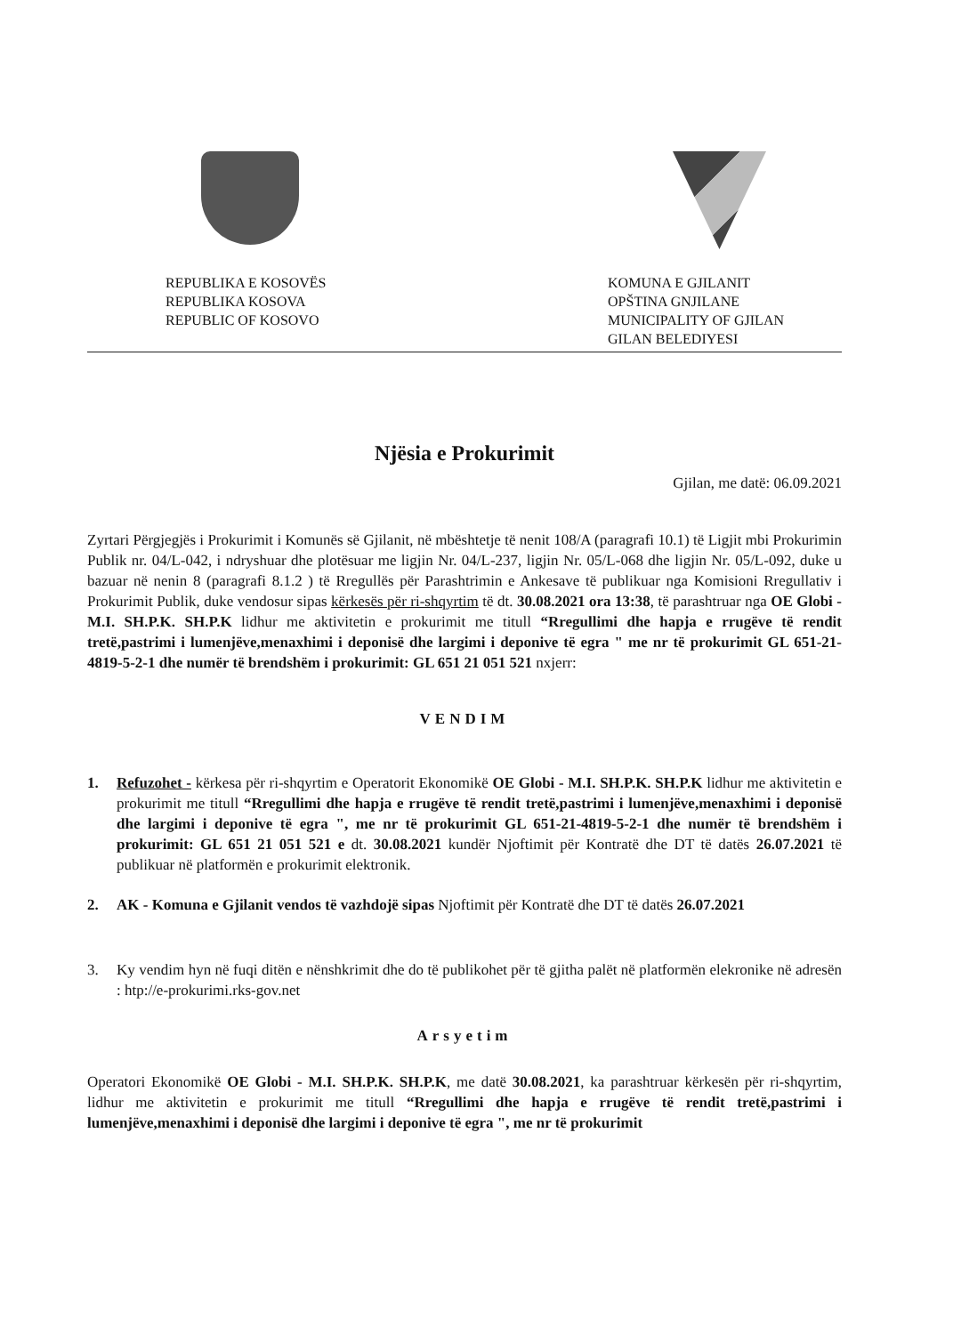REPUBLIKA E KOSOVËS
REPUBLIKA KOSOVA
REPUBLIC OF KOSOVO
KOMUNA E GJILANIT
OPŠTINA GNJILANE
MUNICIPALITY OF GJILAN
GILAN BELEDIYESI
Njësia e Prokurimit
Gjilan, me datë: 06.09.2021
Zyrtari Përgjegjës i Prokurimit i Komunës së Gjilanit, në mbështetje të nenit 108/A (paragrafi 10.1) të Ligjit mbi Prokurimin Publik nr. 04/L-042, i ndryshuar dhe plotësuar me ligjin Nr. 04/L-237, ligjin Nr. 05/L-068 dhe ligjin Nr. 05/L-092, duke u bazuar në nenin 8 (paragrafi 8.1.2 ) të Rregullës për Parashtrimin e Ankesave të publikuar nga Komisioni Rregullativ i Prokurimit Publik, duke vendosur sipas kërkesës për ri-shqyrtim të dt. 30.08.2021 ora 13:38, të parashtruar nga OE Globi - M.I. SH.P.K. SH.P.K lidhur me aktivitetin e prokurimit me titull “Rregullimi dhe hapja e rrugëve të rendit tretë,pastrimi i lumenjëve,menaxhimi i deponisë dhe largimi i deponive të egra " me nr të prokurimit GL 651-21-4819-5-2-1 dhe numër të brendshëm i prokurimit: GL 651 21 051 521 nxjerr:
VENDIM
1. Refuzohet - kërkesa për ri-shqyrtim e Operatorit Ekonomikë OE Globi - M.I. SH.P.K. SH.P.K lidhur me aktivitetin e prokurimit me titull “Rregullimi dhe hapja e rrugëve të rendit tretë,pastrimi i lumenjëve,menaxhimi i deponisë dhe largimi i deponive të egra ", me nr të prokurimit GL 651-21-4819-5-2-1 dhe numër të brendshëm i prokurimit: GL 651 21 051 521 e dt. 30.08.2021 kundër Njoftimit për Kontratë dhe DT të datës 26.07.2021 të publikuar në platformën e prokurimit elektronik.
2. AK - Komuna e Gjilanit vendos të vazhdojë sipas Njoftimit për Kontratë dhe DT të datës 26.07.2021
3. Ky vendim hyn në fuqi ditën e nënshkrimit dhe do të publikohet për të gjitha palët në platformën elekronike në adresën : htp://e-prokurimi.rks-gov.net
Arsyetim
Operatori Ekonomikë OE Globi - M.I. SH.P.K. SH.P.K, me datë 30.08.2021, ka parashtruar kërkesën për ri-shqyrtim, lidhur me aktivitetin e prokurimit me titull “Rregullimi dhe hapja e rrugëve të rendit tretë,pastrimi i lumenjëve,menaxhimi i deponisë dhe largimi i deponive të egra ", me nr të prokurimit